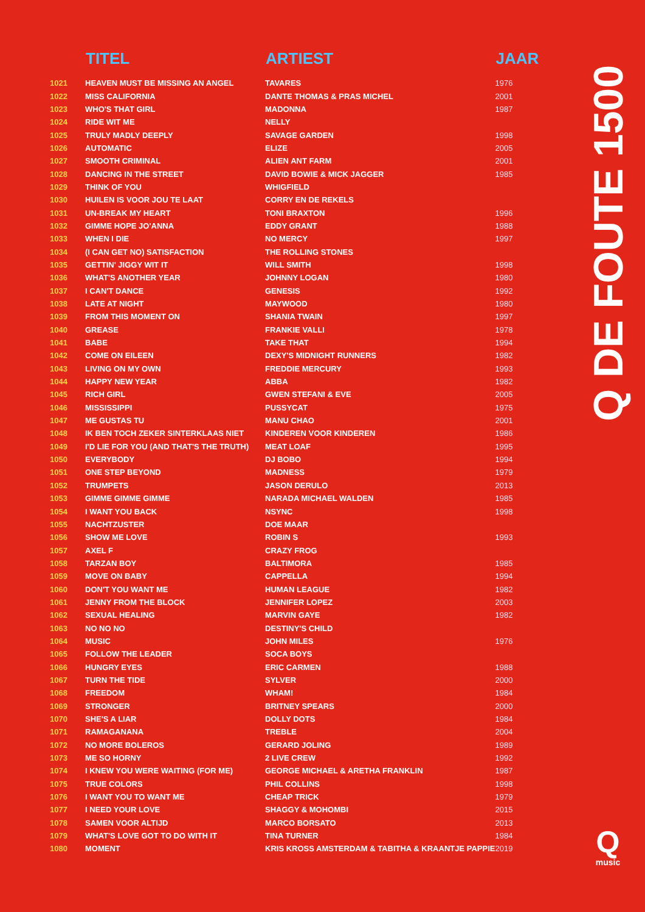| | TITEL | ARTIEST | JAAR |
| --- | --- | --- | --- |
| 1021 | HEAVEN MUST BE MISSING AN ANGEL | TAVARES | 1976 |
| 1022 | MISS CALIFORNIA | DANTE THOMAS & PRAS MICHEL | 2001 |
| 1023 | WHO'S THAT GIRL | MADONNA | 1987 |
| 1024 | RIDE WIT ME | NELLY | |
| 1025 | TRULY MADLY DEEPLY | SAVAGE GARDEN | 1998 |
| 1026 | AUTOMATIC | ELIZE | 2005 |
| 1027 | SMOOTH CRIMINAL | ALIEN ANT FARM | 2001 |
| 1028 | DANCING IN THE STREET | DAVID BOWIE & MICK JAGGER | 1985 |
| 1029 | THINK OF YOU | WHIGFIELD | |
| 1030 | HUILEN IS VOOR JOU TE LAAT | CORRY EN DE REKELS | |
| 1031 | UN-BREAK MY HEART | TONI BRAXTON | 1996 |
| 1032 | GIMME HOPE JO'ANNA | EDDY GRANT | 1988 |
| 1033 | WHEN I DIE | NO MERCY | 1997 |
| 1034 | (I CAN GET NO) SATISFACTION | THE ROLLING STONES | |
| 1035 | GETTIN' JIGGY WIT IT | WILL SMITH | 1998 |
| 1036 | WHAT'S ANOTHER YEAR | JOHNNY LOGAN | 1980 |
| 1037 | I CAN'T DANCE | GENESIS | 1992 |
| 1038 | LATE AT NIGHT | MAYWOOD | 1980 |
| 1039 | FROM THIS MOMENT ON | SHANIA TWAIN | 1997 |
| 1040 | GREASE | FRANKIE VALLI | 1978 |
| 1041 | BABE | TAKE THAT | 1994 |
| 1042 | COME ON EILEEN | DEXY'S MIDNIGHT RUNNERS | 1982 |
| 1043 | LIVING ON MY OWN | FREDDIE MERCURY | 1993 |
| 1044 | HAPPY NEW YEAR | ABBA | 1982 |
| 1045 | RICH GIRL | GWEN STEFANI & EVE | 2005 |
| 1046 | MISSISSIPPI | PUSSYCAT | 1975 |
| 1047 | ME GUSTAS TU | MANU CHAO | 2001 |
| 1048 | IK BEN TOCH ZEKER SINTERKLAAS NIET | KINDEREN VOOR KINDEREN | 1986 |
| 1049 | I'D LIE FOR YOU (AND THAT'S THE TRUTH) | MEAT LOAF | 1995 |
| 1050 | EVERYBODY | DJ BOBO | 1994 |
| 1051 | ONE STEP BEYOND | MADNESS | 1979 |
| 1052 | TRUMPETS | JASON DERULO | 2013 |
| 1053 | GIMME GIMME GIMME | NARADA MICHAEL WALDEN | 1985 |
| 1054 | I WANT YOU BACK | NSYNC | 1998 |
| 1055 | NACHTZUSTER | DOE MAAR | |
| 1056 | SHOW ME LOVE | ROBIN S | 1993 |
| 1057 | AXEL F | CRAZY FROG | |
| 1058 | TARZAN BOY | BALTIMORA | 1985 |
| 1059 | MOVE ON BABY | CAPPELLA | 1994 |
| 1060 | DON'T YOU WANT ME | HUMAN LEAGUE | 1982 |
| 1061 | JENNY FROM THE BLOCK | JENNIFER LOPEZ | 2003 |
| 1062 | SEXUAL HEALING | MARVIN GAYE | 1982 |
| 1063 | NO NO NO | DESTINY'S CHILD | |
| 1064 | MUSIC | JOHN MILES | 1976 |
| 1065 | FOLLOW THE LEADER | SOCA BOYS | |
| 1066 | HUNGRY EYES | ERIC CARMEN | 1988 |
| 1067 | TURN THE TIDE | SYLVER | 2000 |
| 1068 | FREEDOM | WHAM! | 1984 |
| 1069 | STRONGER | BRITNEY SPEARS | 2000 |
| 1070 | SHE'S A LIAR | DOLLY DOTS | 1984 |
| 1071 | RAMAGANANA | TREBLE | 2004 |
| 1072 | NO MORE BOLEROS | GERARD JOLING | 1989 |
| 1073 | ME SO HORNY | 2 LIVE CREW | 1992 |
| 1074 | I KNEW YOU WERE WAITING (FOR ME) | GEORGE MICHAEL & ARETHA FRANKLIN | 1987 |
| 1075 | TRUE COLORS | PHIL COLLINS | 1998 |
| 1076 | I WANT YOU TO WANT ME | CHEAP TRICK | 1979 |
| 1077 | I NEED YOUR LOVE | SHAGGY & MOHOMBI | 2015 |
| 1078 | SAMEN VOOR ALTIJD | MARCO BORSATO | 2013 |
| 1079 | WHAT'S LOVE GOT TO DO WITH IT | TINA TURNER | 1984 |
| 1080 | MOMENT | KRIS KROSS AMSTERDAM & TABITHA & KRAANTJE PAPPIE | 2019 |
Q DE FOUTE 1500
Qmusic